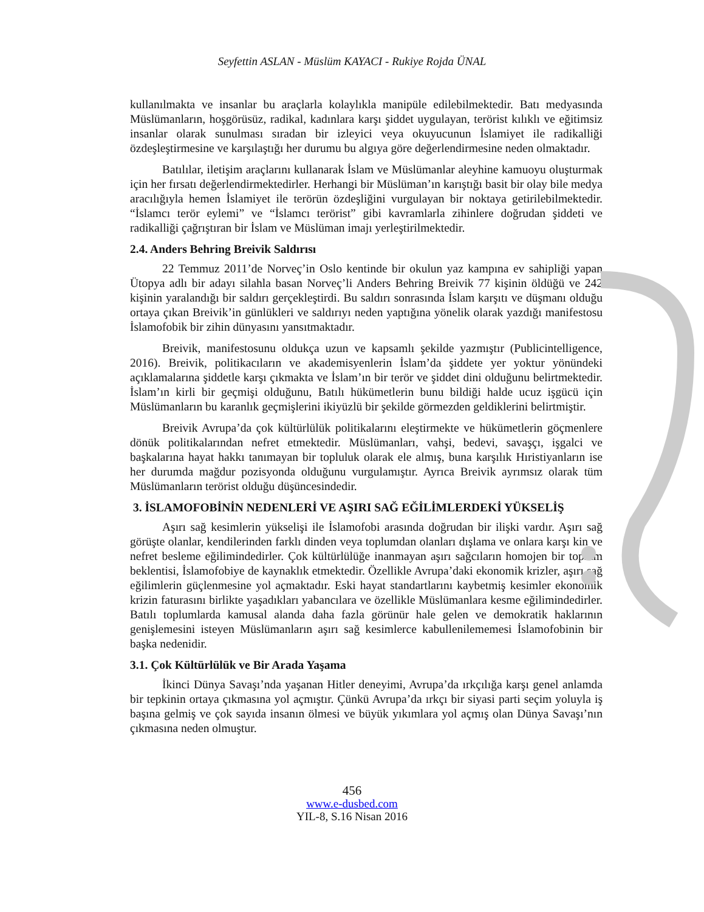Seyfettin ASLAN - Müslüm KAYACI - Rukiye Rojda ÜNAL
kullanılmakta ve insanlar bu araçlarla kolaylıkla manipüle edilebilmektedir. Batı medyasında Müslümanların, hoşgörüsüz, radikal, kadınlara karşı şiddet uygulayan, terörist kılıklı ve eğitimsiz insanlar olarak sunulması sıradan bir izleyici veya okuyucunun İslamiyet ile radikalliği özdeşleştirmesine ve karşılaştığı her durumu bu algıya göre değerlendirmesine neden olmaktadır.
Batılılar, iletişim araçlarını kullanarak İslam ve Müslümanlar aleyhine kamuoyu oluşturmak için her fırsatı değerlendirmektedirler. Herhangi bir Müslüman’ın karıştığı basit bir olay bile medya aracılığıyla hemen İslamiyet ile terörün özdeşliğini vurgulayan bir noktaya getirilebilmektedir. “İslamcı terör eylemi” ve “İslamcı terörist” gibi kavramlarla zihinlere doğrudan şiddeti ve radikalliği çağrıştıran bir İslam ve Müslüman imajı yerleştirilmektedir.
2.4. Anders Behring Breivik Saldırısı
22 Temmuz 2011’de Norveç’in Oslo kentinde bir okulun yaz kampına ev sahipliği yapan Ütopya adlı bir adayı silahla basan Norveç’li Anders Behring Breivik 77 kişinin öldüğü ve 242 kişinin yaralandığı bir saldırı gerçekleştirdi. Bu saldırı sonrasında İslam karşıtı ve düşmanı olduğu ortaya çıkan Breivik’in günlükleri ve saldırıyı neden yaptığına yönelik olarak yazdığı manifestosu İslamofobik bir zihin dünyasını yansıtmaktadır.
Breivik, manifestosunu oldukça uzun ve kapsamlı şekilde yazmıştır (Publicintelligence, 2016). Breivik, politikacıların ve akademisyenlerin İslam’da şiddete yer yoktur yönündeki açıklamalarına şiddetle karşı çıkmakta ve İslam’ın bir terör ve şiddet dini olduğunu belirtmektedir. İslam’ın kirli bir geçmişi olduğunu, Batılı hükümetlerin bunu bildiği halde ucuz işgücü için Müslümanların bu karanlık geçmişlerini ikiyüzlü bir şekilde görmezden geldiklerini belirtmiştir.
Breivik Avrupa’da çok kültürlülük politikalarını eleştirmekte ve hükümetlerin göçmenlere dönük politikalarından nefret etmektedir. Müslümanları, vahşi, bedevi, savaşçı, işgalci ve başkalarına hayat hakkı tanımayan bir topluluk olarak ele almış, buna karşılık Hıristiyanların ise her durumda mağdur pozisyonda olduğunu vurgulamıştır. Ayrıca Breivik ayrımsız olarak tüm Müslümanların terörist olduğu düşüncesindedir.
3. İSLAMOFOBİNİN NEDENLERİ VE AŞIRI SAĞ EĞİLİMLERDEKİ YÜKSELİŞ
Aşırı sağ kesimlerin yükselişi ile İslamofobi arasında doğrudan bir ilişki vardır. Aşırı sağ görüşte olanlar, kendilerinden farklı dinden veya toplumdan olanları dışlama ve onlara karşı kin ve nefret besleme eğilimindedirler. Çok kültürlülüğe inanmayan aşırı sağcıların homojen bir toplum beklentisi, İslamofobiye de kaynaklık etmektedir. Özellikle Avrupa’daki ekonomik krizler, aşırı sağ eğilimlerin güçlenmesine yol açmaktadır. Eski hayat standartlarını kaybetmiş kesimler ekonomik krizin faturasını birlikte yaşadıkları yabancılara ve özellikle Müslümanlara kesme eğilimindedirler. Batılı toplumlarda kamusal alanda daha fazla görünür hale gelen ve demokratik haklarının genişlemesini isteyen Müslümanların aşırı sağ kesimlerce kabullenilememesi İslamofobinin bir başka nedenidir.
3.1. Çok Kültürlülük ve Bir Arada Yaşama
İkinci Dünya Savaşı’nda yaşanan Hitler deneyimi, Avrupa’da ırkçılığa karşı genel anlamda bir tepkinin ortaya çıkmasına yol açmıştır. Çünkü Avrupa’da ırkçı bir siyasi parti seçim yoluyla iş başına gelmiş ve çok sayıda insanın ölmesi ve büyük yıkımlara yol açmış olan Dünya Savaşı’nın çıkmasına neden olmuştur.
456
www.e-dusbed.com
YIL-8, S.16 Nisan 2016